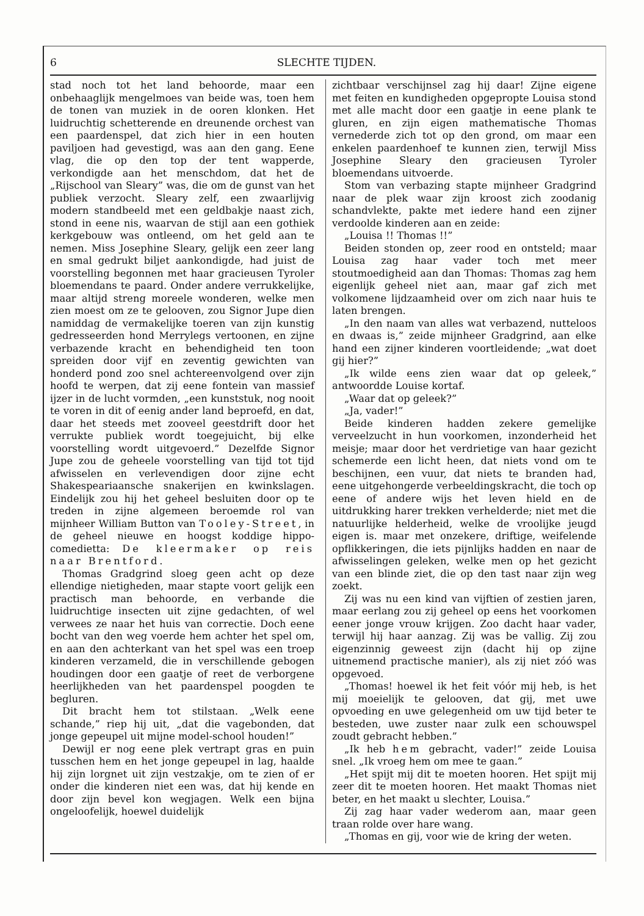6 SLECHTE TIJDEN.
stad noch tot het land behoorde, maar een onbehaaglijk mengelmoes van beide was, toen hem de tonen van muziek in de ooren klonken. Het luidruchtig schetterende en dreunende orchest van een paardenspel, dat zich hier in een houten paviljoen had gevestigd, was aan den gang. Eene vlag, die op den top der tent wapperde, verkondigde aan het menschdom, dat het de „Rijschool van Sleary” was, die om de gunst van het publiek verzocht. Sleary zelf, een zwaarlijvig modern standbeeld met een geldbakje naast zich, stond in eene nis, waarvan de stijl aan een gothiek kerkgebouw was ontleend, om het geld aan te nemen. Miss Josephine Sleary, gelijk een zeer lang en smal gedrukt biljet aankondigde, had juist de voorstelling begonnen met haar gracieusen Tyroler bloemendans te paard. Onder andere verrukkelijke, maar altijd streng moreele wonderen, welke men zien moest om ze te gelooven, zou Signor Jupe dien namiddag de vermakelijke toeren van zijn kunstig gedresseerden hond Merrylegs vertoonen, en zijne verbazende kracht en behendigheid ten toon spreiden door vijf en zeventig gewichten van honderd pond zoo snel achtereenvolgend over zijn hoofd te werpen, dat zij eene fontein van massief ijzer in de lucht vormden, „een kunststuk, nog nooit te voren in dit of eenig ander land beproefd, en dat, daar het steeds met zooveel geestdrift door het verrukte publiek wordt toegejuicht, bij elke voorstelling wordt uitgevoerd.” Dezelfde Signor Jupe zou de geheele voorstelling van tijd tot tijd afwisselen en verlevendigen door zijne echt Shakespeariaansche snakerijen en kwinkslagen. Eindelijk zou hij het geheel besluiten door op te treden in zijne algemeen beroemde rol van mijnheer William Button van Tooley-Street, in de geheel nieuwe en hoogst koddige hippo-comedietta: De kleermaker op reis naar Brentford.
Thomas Gradgrind sloeg geen acht op deze ellendige nietigheden, maar stapte voort gelijk een practisch man behoorde, en verbande die luidruchtige insecten uit zijne gedachten, of wel verwees ze naar het huis van correctie. Doch eene bocht van den weg voerde hem achter het spel om, en aan den achterkant van het spel was een troep kinderen verzameld, die in verschillende gebogen houdingen door een gaatje of reet de verborgene heerlijkheden van het paardenspel poogden te begluren.
Dit bracht hem tot stilstaan. „Welk eene schande,” riep hij uit, „dat die vagebonden, dat jonge gepeupel uit mijne model-school houden!”
Dewijl er nog eene plek vertrapt gras en puin tusschen hem en het jonge gepeupel in lag, haalde hij zijn lorgnet uit zijn vestzakje, om te zien of er onder die kinderen niet een was, dat hij kende en door zijn bevel kon wegjagen. Welk een bijna ongeloofelijk, hoewel duidelijk
zichtbaar verschijnsel zag hij daar! Zijne eigene met feiten en kundigheden opgepropte Louisa stond met alle macht door een gaatje in eene plank te gluren, en zijn eigen mathematische Thomas vernederde zich tot op den grond, om maar een enkelen paardenhoef te kunnen zien, terwijl Miss Josephine Sleary den gracieusen Tyroler bloemendans uitvoerde.
Stom van verbazing stapte mijnheer Gradgrind naar de plek waar zijn kroost zich zoodanig schandvlekte, pakte met iedere hand een zijner verdoolde kinderen aan en zeide:
„Louisa !! Thomas !!”
Beiden stonden op, zeer rood en ontsteld; maar Louisa zag haar vader toch met meer stoutmoedigheid aan dan Thomas: Thomas zag hem eigenlijk geheel niet aan, maar gaf zich met volkomene lijdzaamheid over om zich naar huis te laten brengen.
„In den naam van alles wat verbazend, nutteloos en dwaas is,” zeide mijnheer Gradgrind, aan elke hand een zijner kinderen voortleidende; „wat doet gij hier?”
„Ik wilde eens zien waar dat op geleek,” antwoordde Louise kortaf.
„Waar dat op geleek?”
„Ja, vader!”
Beide kinderen hadden zekere gemelijke verveelzucht in hun voorkomen, inzonderheid het meisje; maar door het verdrietige van haar gezicht schemerde een licht heen, dat niets vond om te beschijnen, een vuur, dat niets te branden had, eene uitgehongerde verbeeldingskracht, die toch op eene of andere wijs het leven hield en de uitdrukking harer trekken verhelderde; niet met die natuurlijke helderheid, welke de vroolijke jeugd eigen is. maar met onzekere, driftige, weifelende opflikkeringen, die iets pijnlijks hadden en naar de afwisselingen geleken, welke men op het gezicht van een blinde ziet, die op den tast naar zijn weg zoekt.
Zij was nu een kind van vijftien of zestien jaren, maar eerlang zou zij geheel op eens het voorkomen eener jonge vrouw krijgen. Zoo dacht haar vader, terwijl hij haar aanzag. Zij was be vallig. Zij zou eigenzinnig geweest zijn (dacht hij op zijne uitnemend practische manier), als zij niet zóó was opgevoed.
„Thomas! hoewel ik het feit vóór mij heb, is het mij moeielijk te gelooven, dat gij, met uwe opvoeding en uwe gelegenheid om uw tijd beter te besteden, uwe zuster naar zulk een schouwspel zoudt gebracht hebben.”
„Ik heb hem gebracht, vader!” zeide Louisa snel. „Ik vroeg hem om mee te gaan.”
„Het spijt mij dit te moeten hooren. Het spijt mij zeer dit te moeten hooren. Het maakt Thomas niet beter, en het maakt u slechter, Louisa.”
Zij zag haar vader wederom aan, maar geen traan rolde over hare wang.
„Thomas en gij, voor wie de kring der weten.